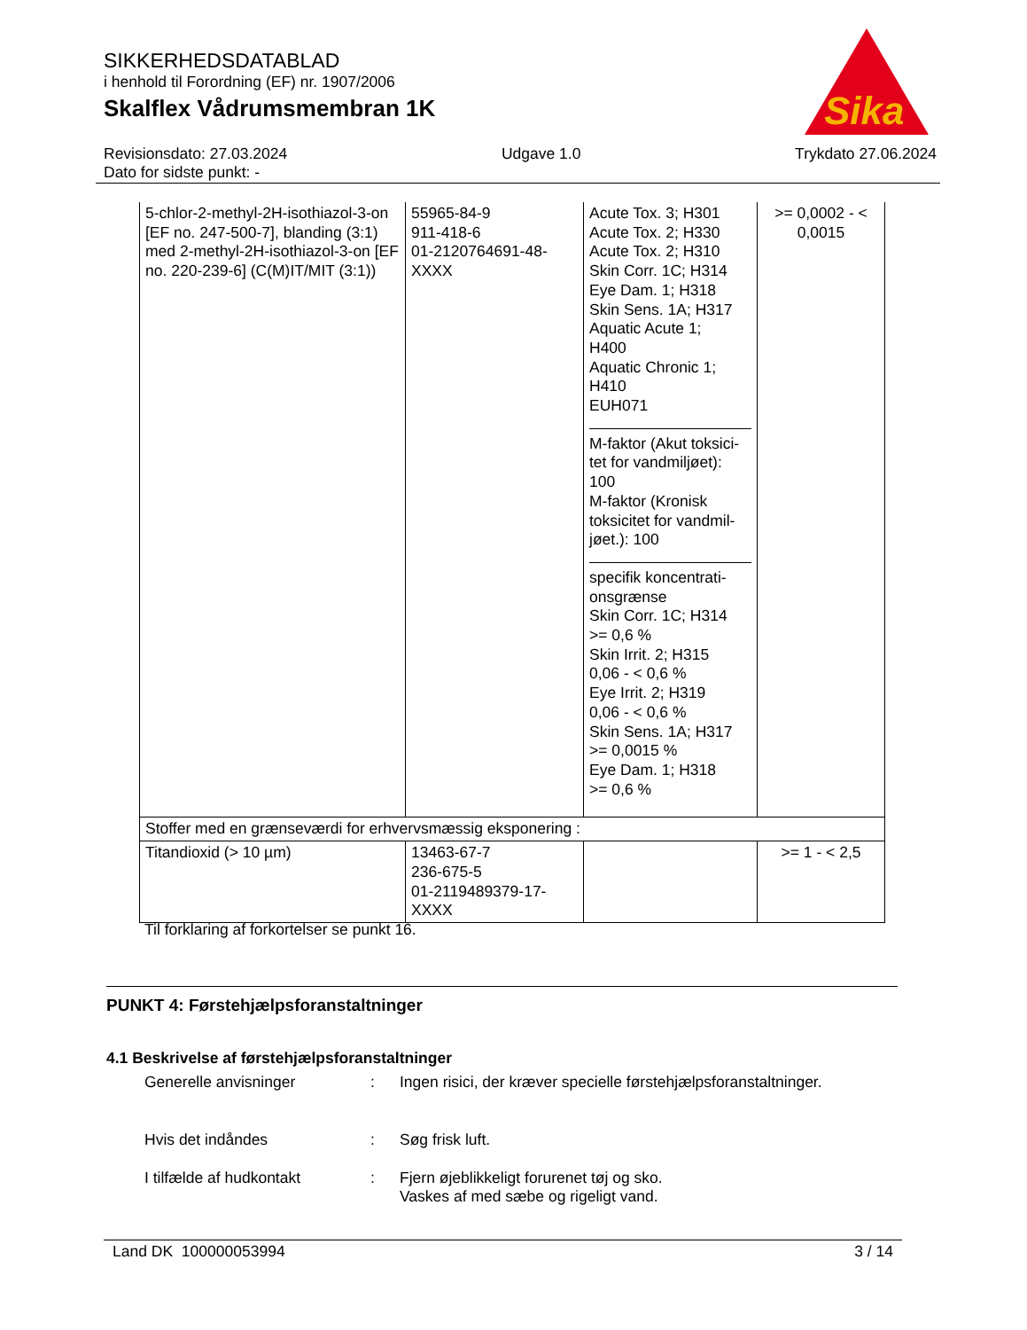SIKKERHEDSDATABLAD
i henhold til Forordning (EF) nr. 1907/2006
Skalflex Vådrumsmembran 1K
Sika
®
Revisionsdato: 27.03.2024
Dato for sidste punkt: -
Udgave 1.0 Trykdato 27.06.2024
| 5-chlor-2-methyl-2H-isothiazol-3-on [EF no. 247-500-7], blanding (3:1) med 2-methyl-2H-isothiazol-3-on [EF no. 220-239-6] (C(M)IT/MIT (3:1)) | 55965-84-9 911-418-6 01-2120764691-48-XXXX | Acute Tox. 3; H301 Acute Tox. 2; H330 Acute Tox. 2; H310 Skin Corr. 1C; H314 Eye Dam. 1; H318 Skin Sens. 1A; H317 Aquatic Acute 1; H400 Aquatic Chronic 1; H410 EUH071 M-faktor (Akut toksici-tet for vandmiljøet): 100 M-faktor (Kronisk toksicitet for vandmil-jøet.): 100 specifik koncentrati-onsgrænse Skin Corr. 1C; H314 >= 0,6 % Skin Irrit. 2; H315 0,06 - < 0,6 % Eye Irrit. 2; H319 0,06 - < 0,6 % Skin Sens. 1A; H317 >= 0,0015 % Eye Dam. 1; H318 >= 0,6 % | >= 0,0002 - < 0,0015 |
| Stoffer med en grænseværdi for erhvervsmæssig eksponering : | | | |
| Titandioxid (> 10 µm) | 13463-67-7 236-675-5 01-2119489379-17-XXXX | | >= 1 - < 2,5 |
Til forklaring af forkortelser se punkt 16.
PUNKT 4: Førstehjælpsforanstaltninger
4.1 Beskrivelse af førstehjælpsforanstaltninger
Generelle anvisninger : Ingen risici, der kræver specielle førstehjælpsforanstaltninger.
Hvis det indåndes : Søg frisk luft.
I tilfælde af hudkontakt : Fjern øjeblikkeligt forurenet tøj og sko.
Vaskes af med sæbe og rigeligt vand.
Land DK 100000053994 3 / 14